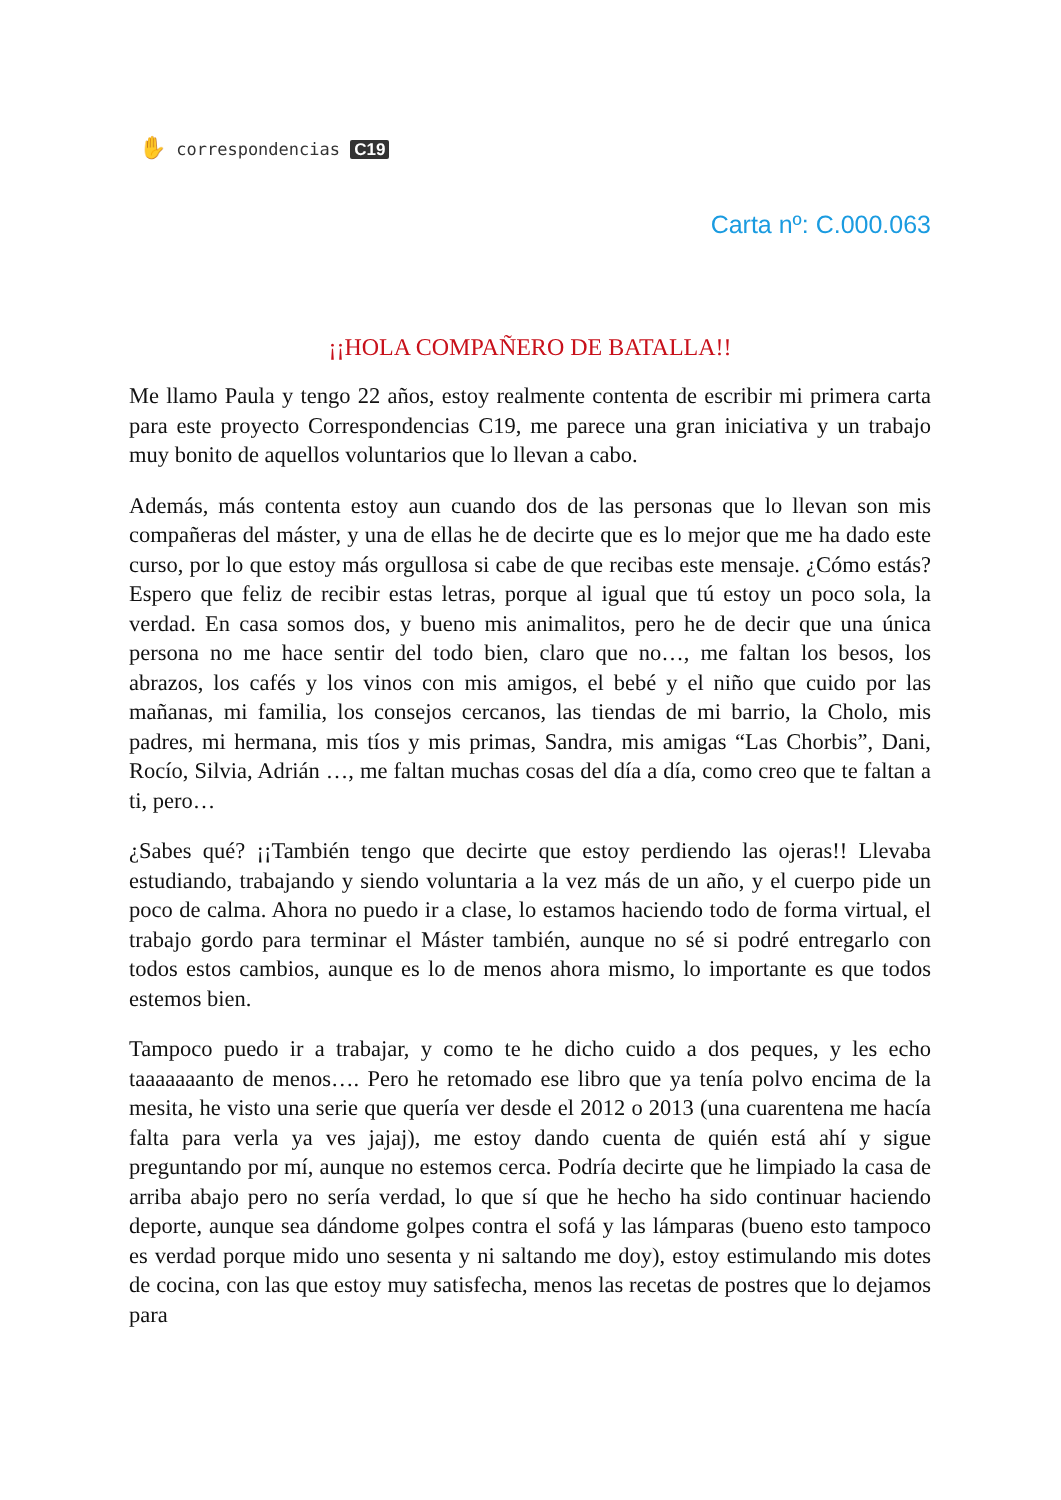✋ correspondencias C19
Carta nº: C.000.063
¡¡HOLA COMPAÑERO DE BATALLA!!
Me llamo Paula y tengo 22 años, estoy realmente contenta de escribir mi primera carta para este proyecto Correspondencias C19, me parece una gran iniciativa y un trabajo muy bonito de aquellos voluntarios que lo llevan a cabo.
Además, más contenta estoy aun cuando dos de las personas que lo llevan son mis compañeras del máster, y una de ellas he de decirte que es lo mejor que me ha dado este curso, por lo que estoy más orgullosa si cabe de que recibas este mensaje. ¿Cómo estás? Espero que feliz de recibir estas letras, porque al igual que tú estoy un poco sola, la verdad. En casa somos dos, y bueno mis animalitos, pero he de decir que una única persona no me hace sentir del todo bien, claro que no…, me faltan los besos, los abrazos, los cafés y los vinos con mis amigos, el bebé y el niño que cuido por las mañanas, mi familia, los consejos cercanos, las tiendas de mi barrio, la Cholo, mis padres, mi hermana, mis tíos y mis primas, Sandra, mis amigas “Las Chorbis”, Dani, Rocío, Silvia, Adrián …, me faltan muchas cosas del día a día, como creo que te faltan a ti, pero…
¿Sabes qué? ¡¡También tengo que decirte que estoy perdiendo las ojeras!! Llevaba estudiando, trabajando y siendo voluntaria a la vez más de un año, y el cuerpo pide un poco de calma. Ahora no puedo ir a clase, lo estamos haciendo todo de forma virtual, el trabajo gordo para terminar el Máster también, aunque no sé si podré entregarlo con todos estos cambios, aunque es lo de menos ahora mismo, lo importante es que todos estemos bien.
Tampoco puedo ir a trabajar, y como te he dicho cuido a dos peques, y les echo taaaaaaanto de menos…. Pero he retomado ese libro que ya tenía polvo encima de la mesita, he visto una serie que quería ver desde el 2012 o 2013 (una cuarentena me hacía falta para verla ya ves jajaj), me estoy dando cuenta de quién está ahí y sigue preguntando por mí, aunque no estemos cerca. Podría decirte que he limpiado la casa de arriba abajo pero no sería verdad, lo que sí que he hecho ha sido continuar haciendo deporte, aunque sea dándome golpes contra el sofá y las lámparas (bueno esto tampoco es verdad porque mido uno sesenta y ni saltando me doy), estoy estimulando mis dotes de cocina, con las que estoy muy satisfecha, menos las recetas de postres que lo dejamos para